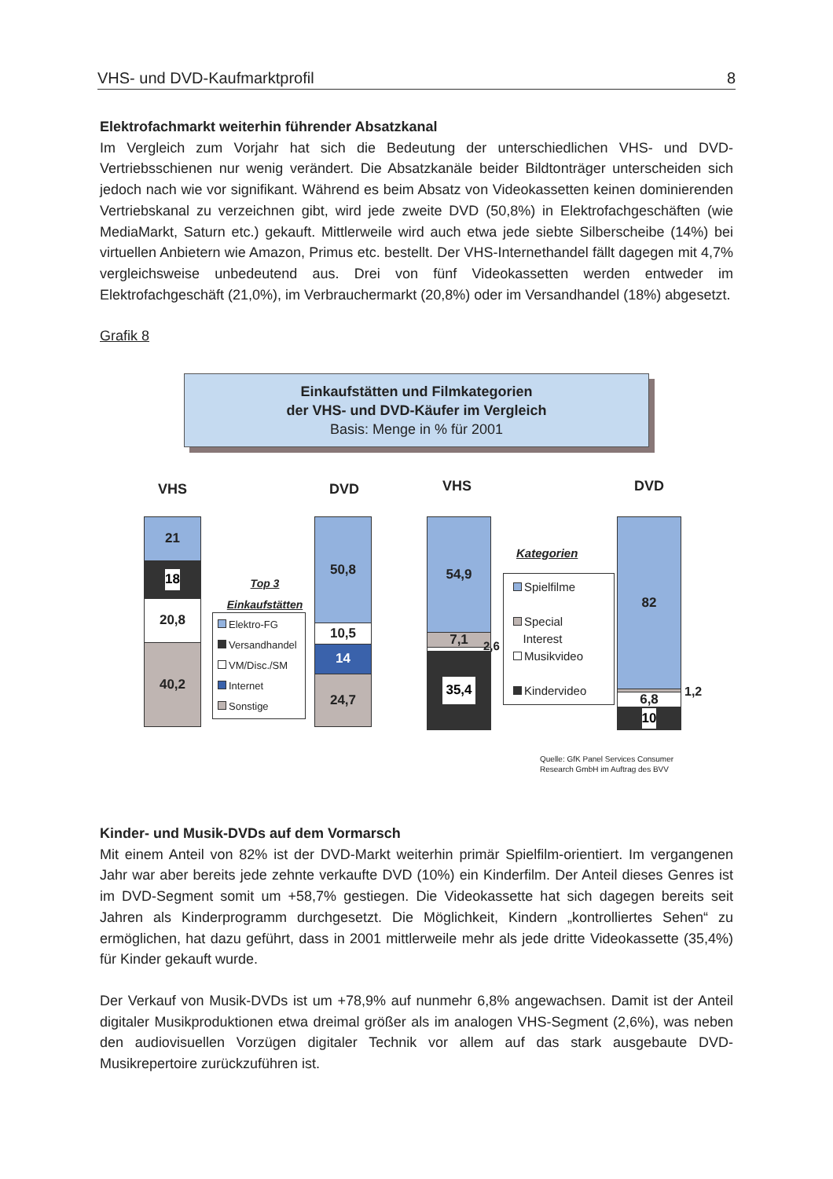VHS- und DVD-Kaufmarktprofil 8
Elektrofachmarkt weiterhin führender Absatzkanal
Im Vergleich zum Vorjahr hat sich die Bedeutung der unterschiedlichen VHS- und DVD-Vertriebsschienen nur wenig verändert. Die Absatzkanäle beider Bildtonträger unterscheiden sich jedoch nach wie vor signifikant. Während es beim Absatz von Videokassetten keinen dominierenden Vertriebskanal zu verzeichnen gibt, wird jede zweite DVD (50,8%) in Elektrofachgeschäften (wie MediaMarkt, Saturn etc.) gekauft. Mittlerweile wird auch etwa jede siebte Silberscheibe (14%) bei virtuellen Anbietern wie Amazon, Primus etc. bestellt. Der VHS-Internethandel fällt dagegen mit 4,7% vergleichsweise unbedeutend aus. Drei von fünf Videokassetten werden entweder im Elektrofachgeschäft (21,0%), im Verbrauchermarkt (20,8%) oder im Versandhandel (18%) abgesetzt.
Grafik 8
Einkaufstätten und Filmkategorien
der VHS- und DVD-Käufer im Vergleich
Basis: Menge in % für 2001
VHS DVD VHS DVD
21
18
20,8
40,2
Top 3
Einkaufstätten
Elektro-FG
Versandhandel
VM/Disc./SM
Internet
Sonstige
50,8
10,5
14
24,7
54,9
7,1
35,4
2,6
Kategorien
Spielfilme
Special
Interest
Musikvideo
Kindervideo
82
6,8
10
1,2
Quelle: GfK Panel Services Consumer
Research GmbH im Auftrag des BVV
Kinder- und Musik-DVDs auf dem Vormarsch
Mit einem Anteil von 82% ist der DVD-Markt weiterhin primär Spielfilm-orientiert. Im vergangenen Jahr war aber bereits jede zehnte verkaufte DVD (10%) ein Kinderfilm. Der Anteil dieses Genres ist im DVD-Segment somit um +58,7% gestiegen. Die Videokassette hat sich dagegen bereits seit Jahren als Kinderprogramm durchgesetzt. Die Möglichkeit, Kindern „kontrolliertes Sehen“ zu ermöglichen, hat dazu geführt, dass in 2001 mittlerweile mehr als jede dritte Videokassette (35,4%) für Kinder gekauft wurde.
Der Verkauf von Musik-DVDs ist um +78,9% auf nunmehr 6,8% angewachsen. Damit ist der Anteil digitaler Musikproduktionen etwa dreimal größer als im analogen VHS-Segment (2,6%), was neben den audiovisuellen Vorzügen digitaler Technik vor allem auf das stark ausgebaute DVD-Musikrepertoire zurückzuführen ist.